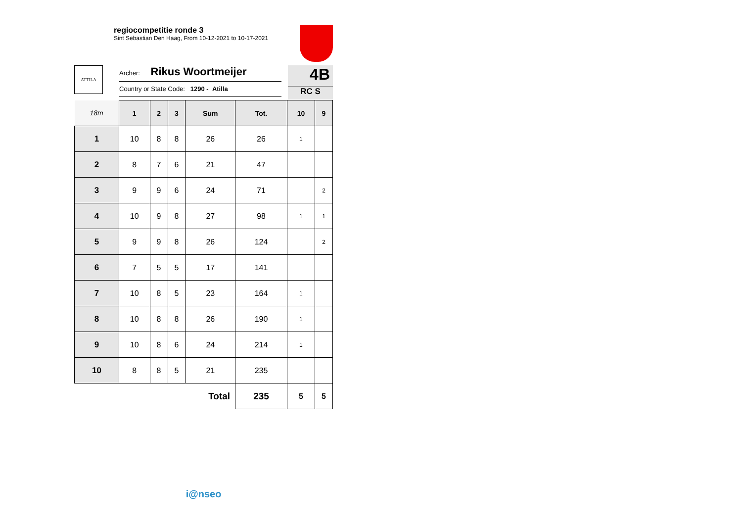regiocompetitie ronde 3
Sint Sebastian Den Haag, From 10-12-2021 to 10-17-2021
ATTILA
Archer: Rikus Woortmeijer
Country or State Code: 1290 - Atilla
4B
RC S
| 18m | 1 | 2 | 3 | Sum | Tot. | 10 | 9 |
| --- | --- | --- | --- | --- | --- | --- | --- |
| 1 | 10 | 8 | 8 | 26 | 26 | 1 | |
| 2 | 8 | 7 | 6 | 21 | 47 | | |
| 3 | 9 | 9 | 6 | 24 | 71 | | 2 |
| 4 | 10 | 9 | 8 | 27 | 98 | 1 | 1 |
| 5 | 9 | 9 | 8 | 26 | 124 | | 2 |
| 6 | 7 | 5 | 5 | 17 | 141 | | |
| 7 | 10 | 8 | 5 | 23 | 164 | 1 | |
| 8 | 10 | 8 | 8 | 26 | 190 | 1 | |
| 9 | 10 | 8 | 6 | 24 | 214 | 1 | |
| 10 | 8 | 8 | 5 | 21 | 235 | | |
| Total | | | | | 235 | 5 | 5 |
i@nseo